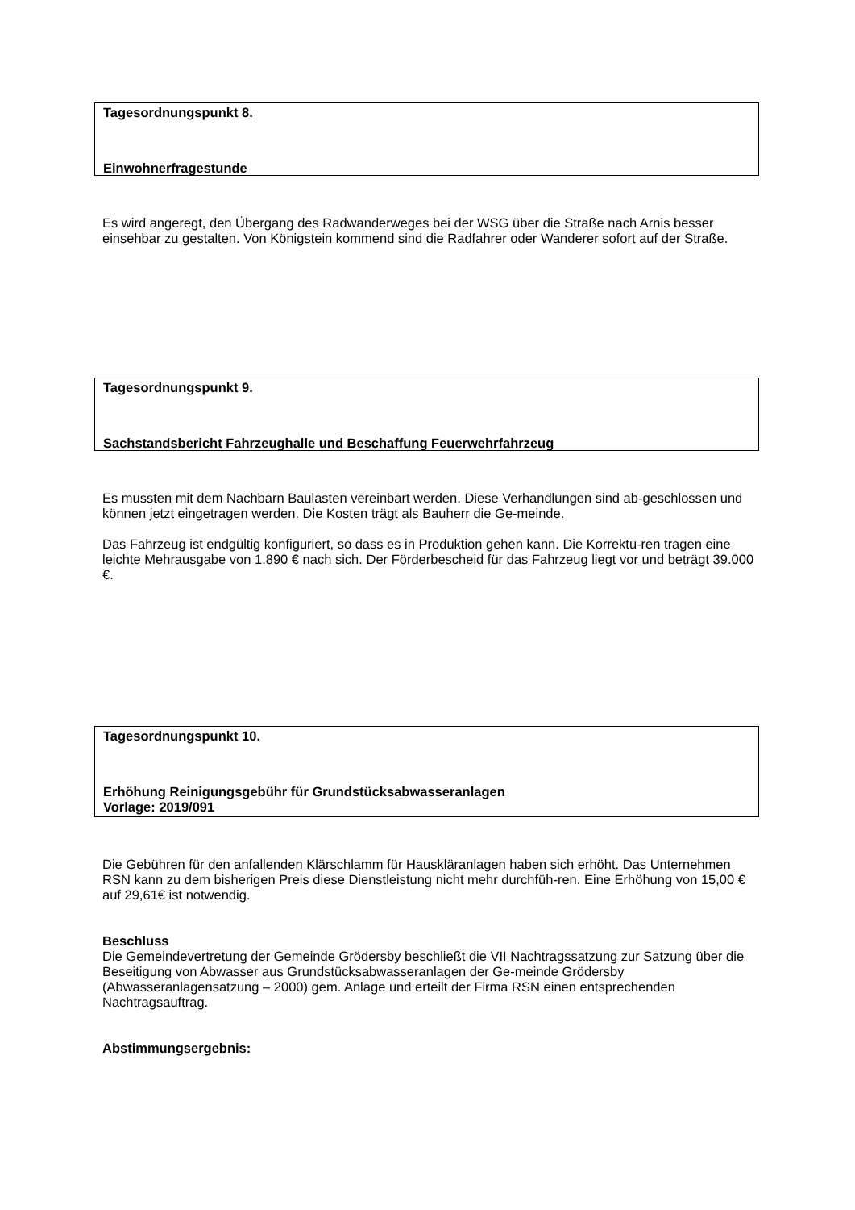Tagesordnungspunkt 8.
Einwohnerfragestunde
Es wird angeregt, den Übergang des Radwanderweges bei der WSG über die Straße nach Arnis besser einsehbar zu gestalten. Von Königstein kommend sind die Radfahrer oder Wanderer sofort auf der Straße.
Tagesordnungspunkt 9.
Sachstandsbericht Fahrzeughalle und Beschaffung Feuerwehrfahrzeug
Es mussten mit dem Nachbarn Baulasten vereinbart werden. Diese Verhandlungen sind ab-geschlossen und können jetzt eingetragen werden. Die Kosten trägt als Bauherr die Ge-meinde.
Das Fahrzeug ist endgültig konfiguriert, so dass es in Produktion gehen kann. Die Korrektu-ren tragen eine leichte Mehrausgabe von 1.890 € nach sich. Der Förderbescheid für das Fahrzeug liegt vor und beträgt 39.000 €.
Tagesordnungspunkt 10.
Erhöhung Reinigungsgebühr für Grundstücksabwasseranlagen
Vorlage: 2019/091
Die Gebühren für den anfallenden Klärschlamm für Hauskläranlagen haben sich erhöht. Das Unternehmen RSN kann zu dem bisherigen Preis diese Dienstleistung nicht mehr durchfüh-ren. Eine Erhöhung von 15,00 € auf 29,61€ ist notwendig.
Beschluss
Die Gemeindevertretung der Gemeinde Grödersby beschließt die VII Nachtragssatzung zur Satzung über die Beseitigung von Abwasser aus Grundstücksabwasseranlagen der Ge-meinde Grödersby (Abwasseranlagensatzung – 2000) gem. Anlage und erteilt der Firma RSN einen entsprechenden Nachtragsauftrag.
Abstimmungsergebnis: